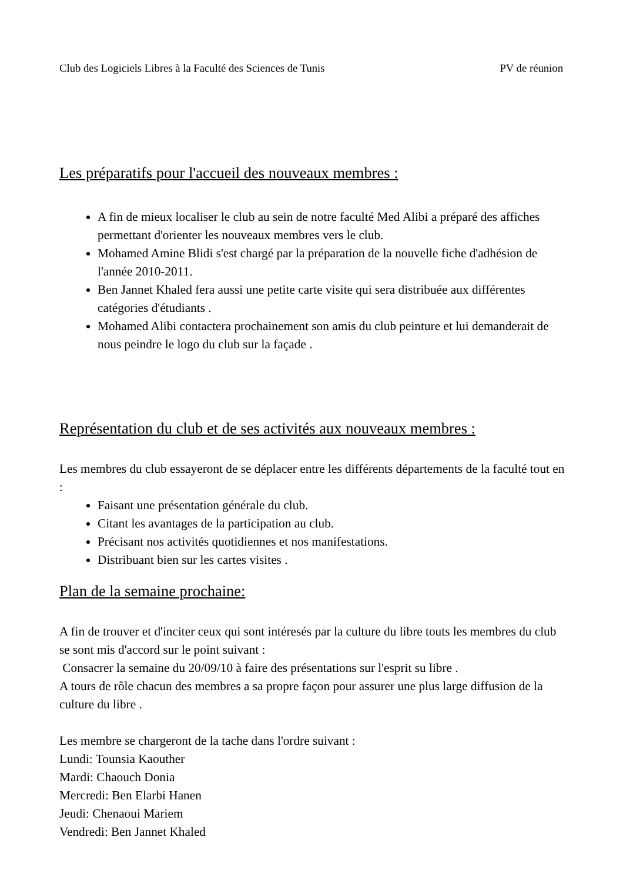Club des Logiciels Libres à la Faculté des Sciences de Tunis PV de réunion
Les préparatifs pour l'accueil des nouveaux membres :
A fin de mieux localiser le club au sein de notre faculté Med Alibi a préparé des affiches permettant d'orienter les nouveaux membres vers le club.
Mohamed Amine Blidi s'est chargé par la préparation de la nouvelle fiche d'adhésion de l'année 2010-2011.
Ben Jannet Khaled fera aussi une petite carte visite qui sera distribuée aux différentes catégories d'étudiants .
Mohamed Alibi contactera prochainement son amis du club peinture et lui demanderait de nous peindre le logo du club sur la façade .
Représentation du club et de ses activités aux nouveaux membres :
Les membres du club essayeront de se déplacer entre les différents départements de la faculté tout en :
Faisant une présentation générale du club.
Citant les avantages de la participation au club.
Précisant nos activités quotidiennes et nos manifestations.
Distribuant bien sur les cartes visites .
Plan de la semaine prochaine:
A fin de trouver et d'inciter ceux qui sont intéresés par la culture du libre touts les membres du club se sont mis d'accord sur le point suivant :
Consacrer la semaine du 20/09/10 à faire des présentations sur l'esprit su libre .
A tours de rôle chacun des membres a sa propre façon pour assurer une plus large diffusion de la culture du libre .
Les membre se chargeront de la tache dans l'ordre suivant :
Lundi: Tounsia Kaouther
Mardi: Chaouch Donia
Mercredi: Ben Elarbi Hanen
Jeudi: Chenaoui Mariem
Vendredi: Ben Jannet Khaled